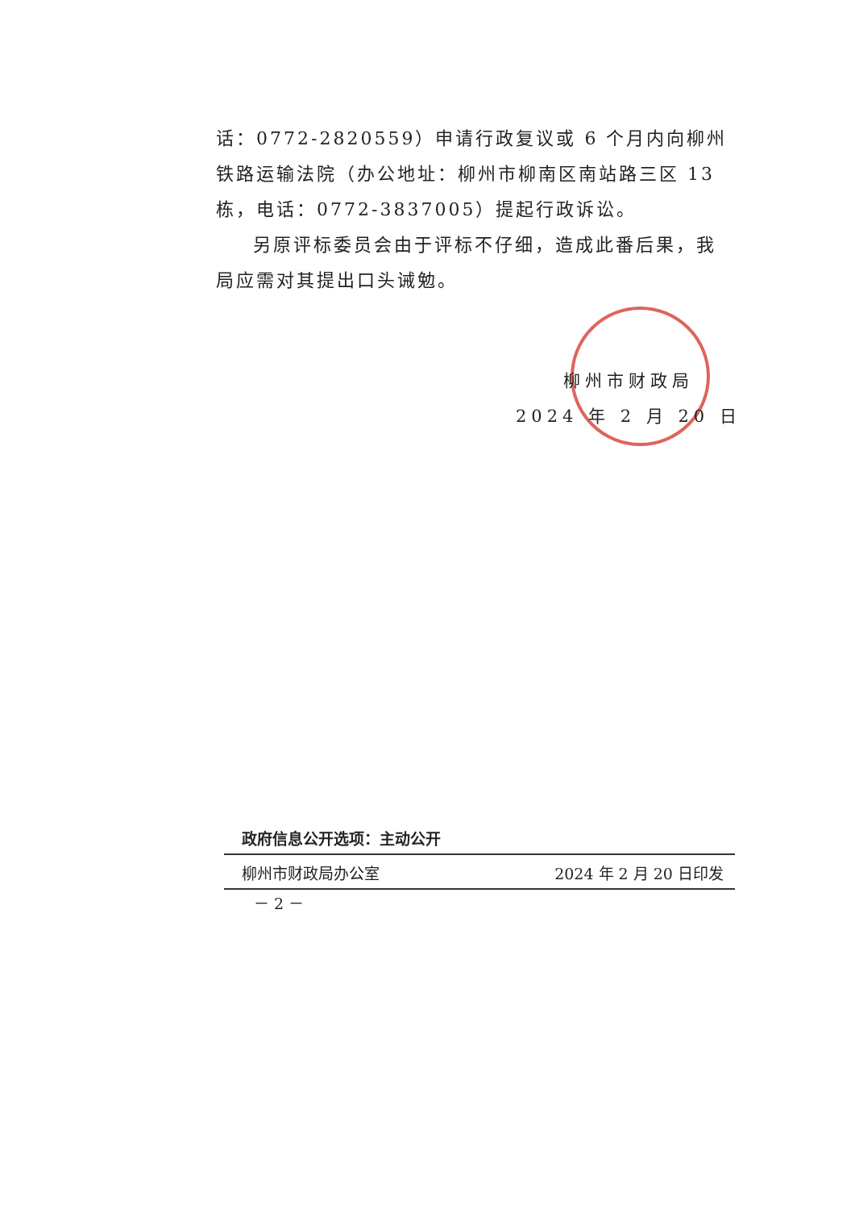话：0772-2820559）申请行政复议或 6 个月内向柳州铁路运输法院（办公地址：柳州市柳南区南站路三区 13 栋，电话：0772-3837005）提起行政诉讼。
另原评标委员会由于评标不仔细，造成此番后果，我局应需对其提出口头诫勉。
柳州市财政局
2024 年 2 月 20 日
政府信息公开选项：主动公开
柳州市财政局办公室 2024 年 2 月 20 日印发
－ 2 －